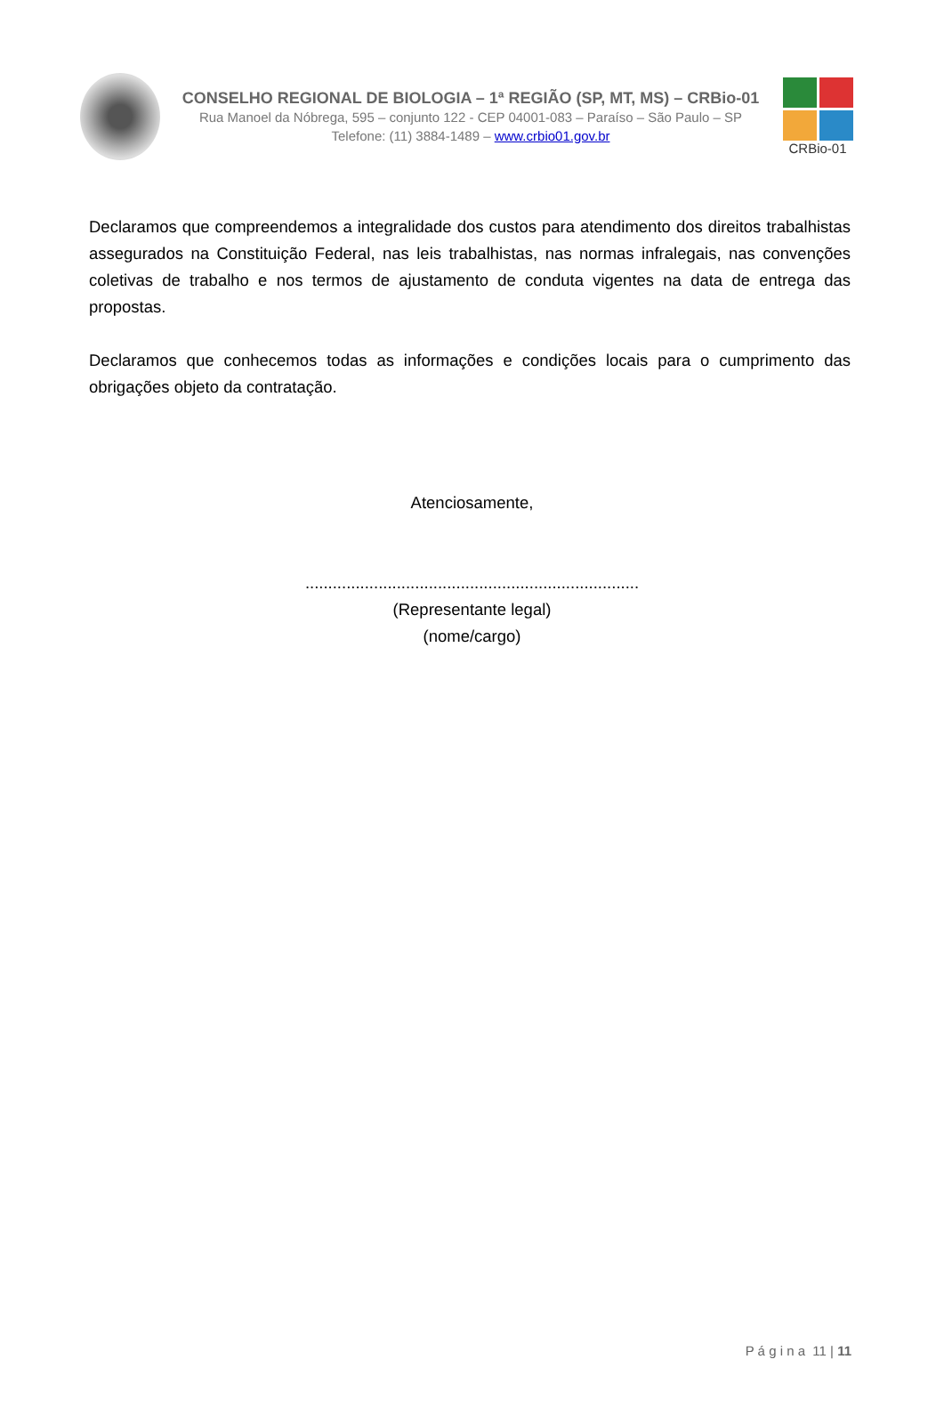CONSELHO REGIONAL DE BIOLOGIA – 1ª REGIÃO (SP, MT, MS) – CRBio-01
Rua Manoel da Nóbrega, 595 – conjunto 122 - CEP 04001-083 – Paraíso – São Paulo – SP
Telefone: (11) 3884-1489 – www.crbio01.gov.br
CRBio-01
Declaramos que compreendemos a integralidade dos custos para atendimento dos direitos trabalhistas assegurados na Constituição Federal, nas leis trabalhistas, nas normas infralegais, nas convenções coletivas de trabalho e nos termos de ajustamento de conduta vigentes na data de entrega das propostas.
Declaramos que conhecemos todas as informações e condições locais para o cumprimento das obrigações objeto da contratação.
Atenciosamente,
.........................................................................
(Representante legal)
(nome/cargo)
P á g i n a 11 | 11